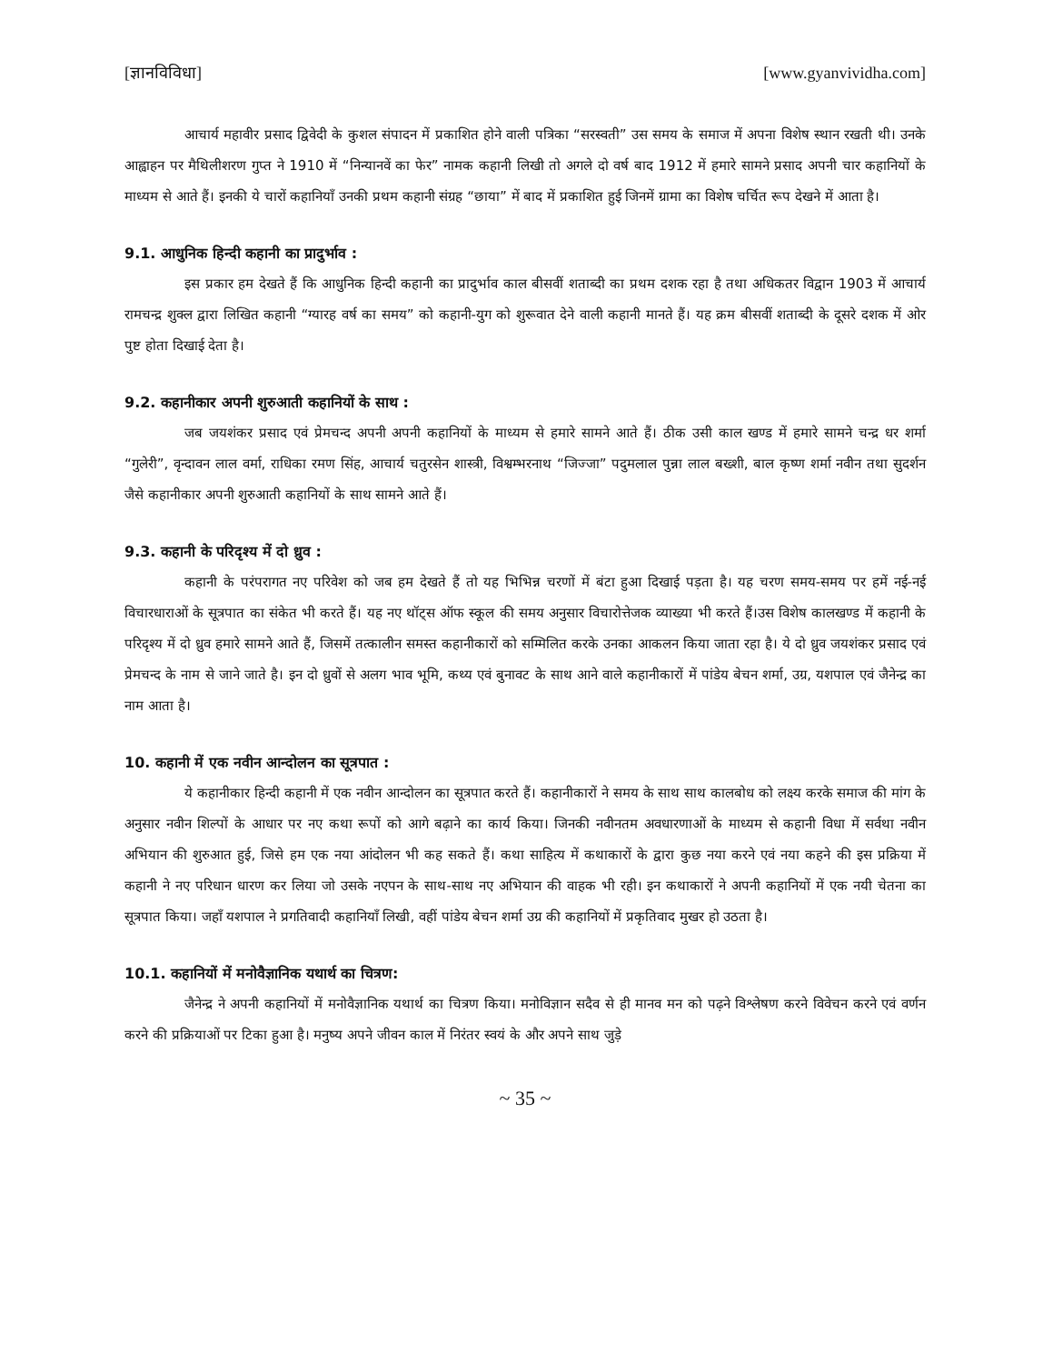[ज्ञानविविधा] [www.gyanvividha.com]
आचार्य महावीर प्रसाद द्विवेदी के कुशल संपादन में प्रकाशित होने वाली पत्रिका “सरस्वती” उस समय के समाज में अपना विशेष स्थान रखती थी। उनके आह्वाहन पर मैथिलीशरण गुप्त ने 1910 में “निन्यानवें का फेर” नामक कहानी लिखी तो अगले दो वर्ष बाद 1912 में हमारे सामने प्रसाद अपनी चार कहानियों के माध्यम से आते हैं। इनकी ये चारों कहानियाँ उनकी प्रथम कहानी संग्रह “छाया” में बाद में प्रकाशित हुई जिनमें ग्रामा का विशेष चर्चित रूप देखने में आता है।
9.1. आधुनिक हिन्दी कहानी का प्रादुर्भाव :
इस प्रकार हम देखते हैं कि आधुनिक हिन्दी कहानी का प्रादुर्भाव काल बीसवीं शताब्दी का प्रथम दशक रहा है तथा अधिकतर विद्वान 1903 में आचार्य रामचन्द्र शुक्ल द्वारा लिखित कहानी “ग्यारह वर्ष का समय” को कहानी-युग को शुरूवात देने वाली कहानी मानते हैं। यह क्रम बीसवीं शताब्दी के दूसरे दशक में ओर पुष्ट होता दिखाई देता है।
9.2. कहानीकार अपनी शुरुआती कहानियों के साथ :
जब जयशंकर प्रसाद एवं प्रेमचन्द अपनी अपनी कहानियों के माध्यम से हमारे सामने आते हैं। ठीक उसी काल खण्ड में हमारे सामने चन्द्र धर शर्मा “गुलेरी”, वृन्दावन लाल वर्मा, राधिका रमण सिंह, आचार्य चतुरसेन शास्त्री, विश्वम्भरनाथ “जिज्जा” पदुमलाल पुन्ना लाल बख्शी, बाल कृष्ण शर्मा नवीन तथा सुदर्शन जैसे कहानीकार अपनी शुरुआती कहानियों के साथ सामने आते हैं।
9.3. कहानी के परिदृश्य में दो ध्रुव :
कहानी के परंपरागत नए परिवेश को जब हम देखते हैं तो यह भिभिन्न चरणों में बंटा हुआ दिखाई पड़ता है। यह चरण समय-समय पर हमें नई-नई विचारधाराओं के सूत्रपात का संकेत भी करते हैं। यह नए थॉट्स ऑफ स्कूल की समय अनुसार विचारोत्तेजक व्याख्या भी करते हैं।उस विशेष कालखण्ड में कहानी के परिदृश्य में दो ध्रुव हमारे सामने आते हैं, जिसमें तत्कालीन समस्त कहानीकारों को सम्मिलित करके उनका आकलन किया जाता रहा है। ये दो ध्रुव जयशंकर प्रसाद एवं प्रेमचन्द के नाम से जाने जाते है। इन दो ध्रुवों से अलग भाव भूमि, कथ्य एवं बुनावट के साथ आने वाले कहानीकारों में पांडेय बेचन शर्मा, उग्र, यशपाल एवं जैनेन्द्र का नाम आता है।
10. कहानी में एक नवीन आन्दोलन का सूत्रपात :
ये कहानीकार हिन्दी कहानी में एक नवीन आन्दोलन का सूत्रपात करते हैं। कहानीकारों ने समय के साथ साथ कालबोध को लक्ष्य करके समाज की मांग के अनुसार नवीन शिल्पों के आधार पर नए कथा रूपों को आगे बढ़ाने का कार्य किया। जिनकी नवीनतम अवधारणाओं के माध्यम से कहानी विधा में सर्वथा नवीन अभियान की शुरुआत हुई, जिसे हम एक नया आंदोलन भी कह सकते हैं। कथा साहित्य में कथाकारों के द्वारा कुछ नया करने एवं नया कहने की इस प्रक्रिया में कहानी ने नए परिधान धारण कर लिया जो उसके नएपन के साथ-साथ नए अभियान की वाहक भी रही। इन कथाकारों ने अपनी कहानियों में एक नयी चेतना का सूत्रपात किया। जहाँ यशपाल ने प्रगतिवादी कहानियाँ लिखी, वहीं पांडेय बेचन शर्मा उग्र की कहानियों में प्रकृतिवाद मुखर हो उठता है।
10.1. कहानियों में मनोवैज्ञानिक यथार्थ का चित्रण:
जैनेन्द्र ने अपनी कहानियों में मनोवैज्ञानिक यथार्थ का चित्रण किया। मनोविज्ञान सदैव से ही मानव मन को पढ़ने विश्लेषण करने विवेचन करने एवं वर्णन करने की प्रक्रियाओं पर टिका हुआ है। मनुष्य अपने जीवन काल में निरंतर स्वयं के और अपने साथ जुड़े
~ 35 ~